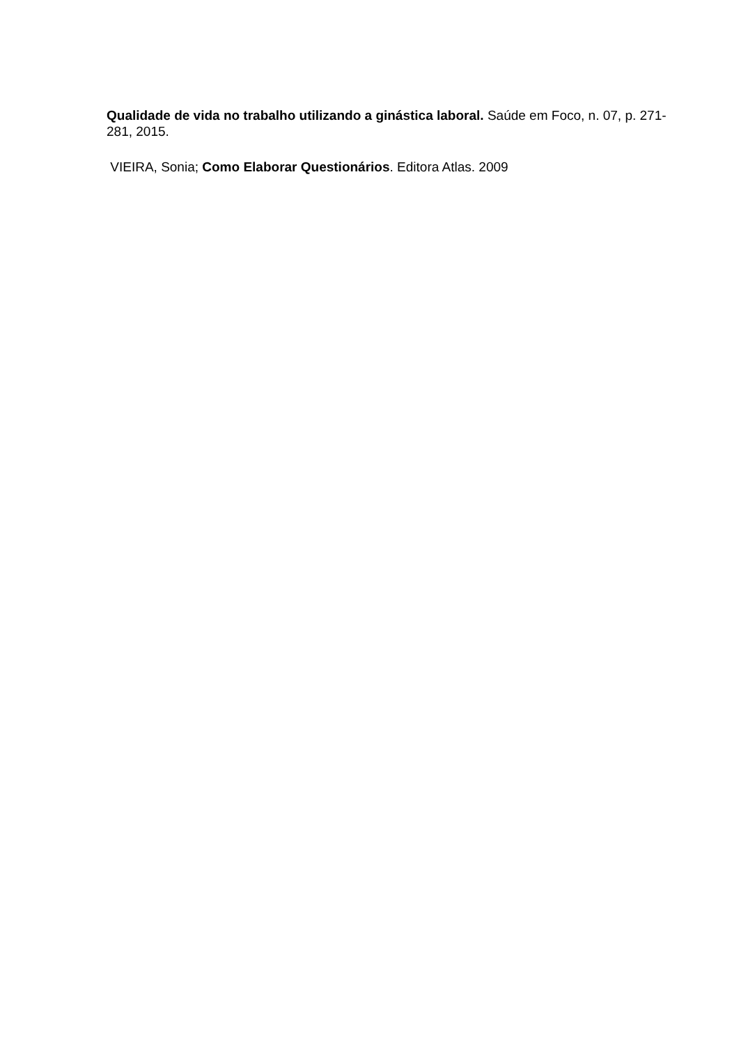Qualidade de vida no trabalho utilizando a ginástica laboral. Saúde em Foco, n. 07, p. 271-281, 2015.
VIEIRA, Sonia; Como Elaborar Questionários. Editora Atlas. 2009